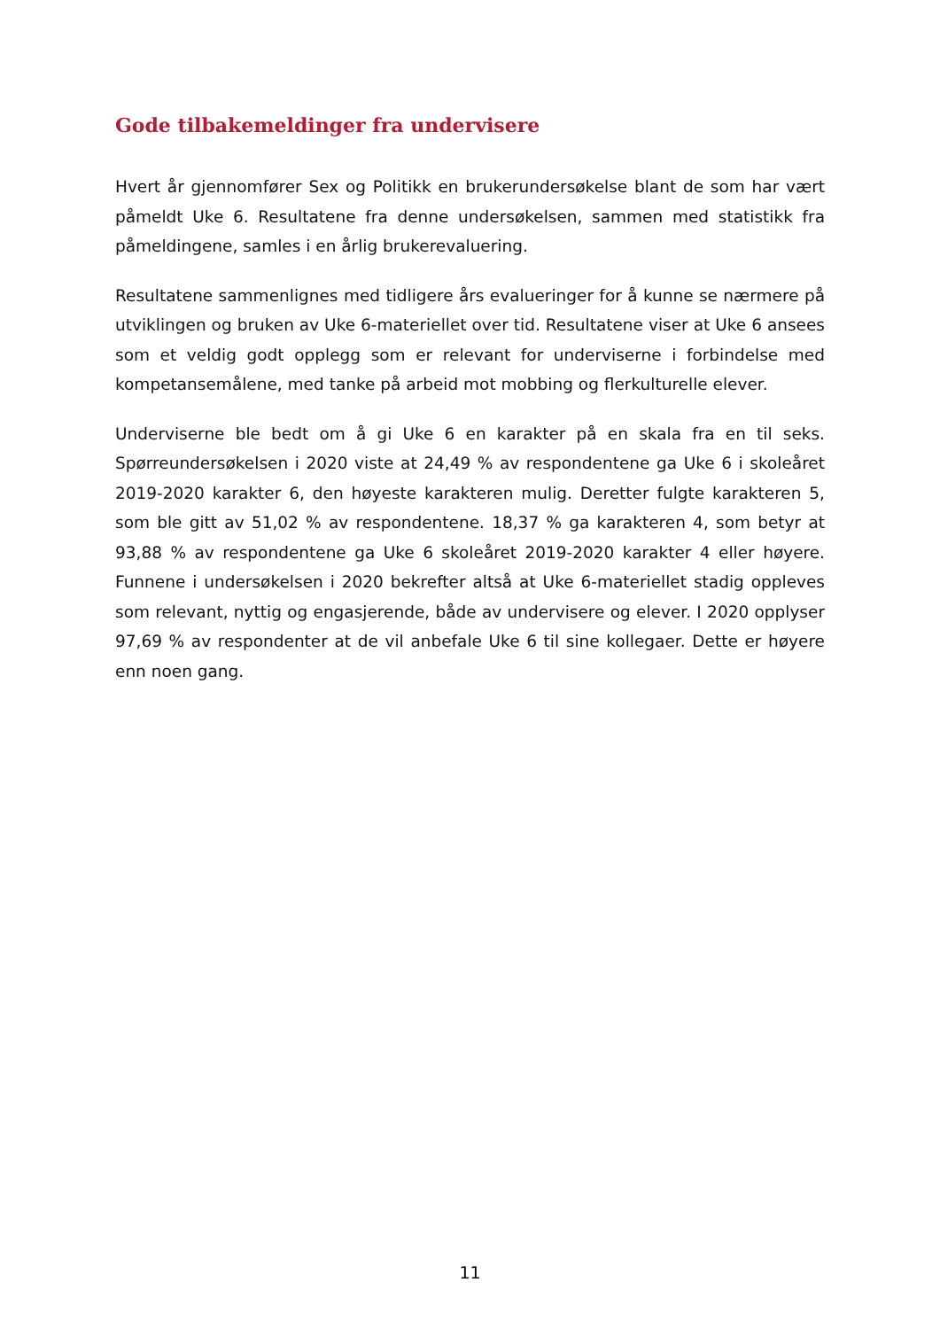Gode tilbakemeldinger fra undervisere
Hvert år gjennomfører Sex og Politikk en brukerundersøkelse blant de som har vært påmeldt Uke 6. Resultatene fra denne undersøkelsen, sammen med statistikk fra påmeldingene, samles i en årlig brukerevaluering.
Resultatene sammenlignes med tidligere års evalueringer for å kunne se nærmere på utviklingen og bruken av Uke 6-materiellet over tid. Resultatene viser at Uke 6 ansees som et veldig godt opplegg som er relevant for underviserne i forbindelse med kompetansemålene, med tanke på arbeid mot mobbing og flerkulturelle elever.
Underviserne ble bedt om å gi Uke 6 en karakter på en skala fra en til seks. Spørreundersøkelsen i 2020 viste at 24,49 % av respondentene ga Uke 6 i skoleåret 2019-2020 karakter 6, den høyeste karakteren mulig. Deretter fulgte karakteren 5, som ble gitt av 51,02 % av respondentene. 18,37 % ga karakteren 4, som betyr at 93,88 % av respondentene ga Uke 6 skoleåret 2019-2020 karakter 4 eller høyere. Funnene i undersøkelsen i 2020 bekrefter altså at Uke 6-materiellet stadig oppleves som relevant, nyttig og engasjerende, både av undervisere og elever. I 2020 opplyser 97,69 % av respondenter at de vil anbefale Uke 6 til sine kollegaer. Dette er høyere enn noen gang.
11